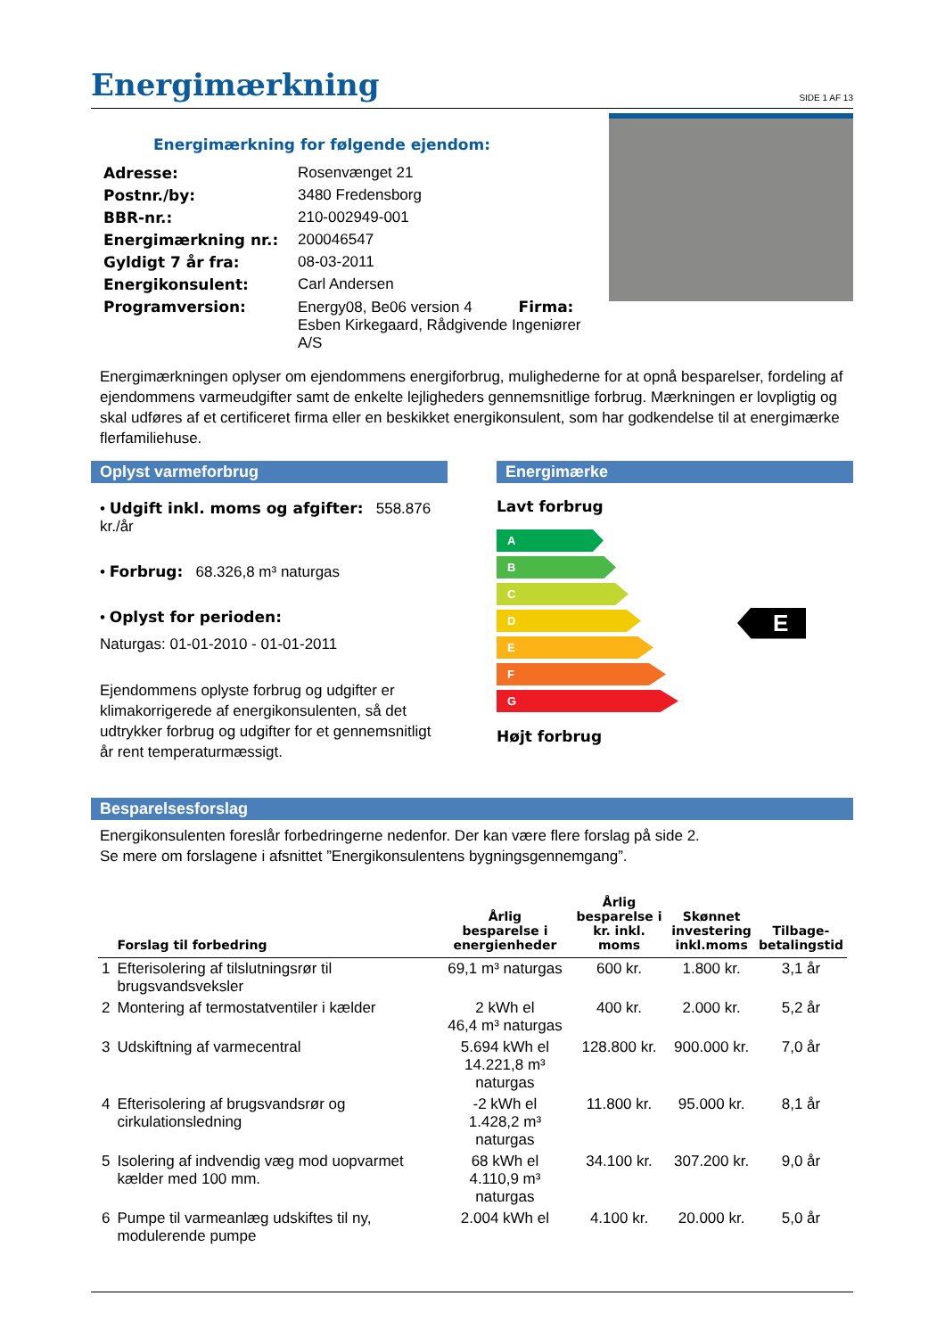Energimærkning
SIDE 1 AF 13
Energimærkning for følgende ejendom:
| Adresse: | Rosenvænget 21 |
| Postnr./by: | 3480 Fredensborg |
| BBR-nr.: | 210-002949-001 |
| Energimærkning nr.: | 200046547 |
| Gyldigt 7 år fra: | 08-03-2011 |
| Energikonsulent: | Carl Andersen |
| Programversion: | Energy08, Be06 version 4 Firma: Esben Kirkegaard, Rådgivende Ingeniører A/S |
Energimærkningen oplyser om ejendommens energiforbrug, mulighederne for at opnå besparelser, fordeling af ejendommens varmeudgifter samt de enkelte lejligheders gennemsnitlige forbrug. Mærkningen er lovpligtig og skal udføres af et certificeret firma eller en beskikket energikonsulent, som har godkendelse til at energimærke flerfamiliehuse.
Oplyst varmeforbrug
• Udgift inkl. moms og afgifter: 558.876 kr./år
• Forbrug: 68.326,8 m³ naturgas
• Oplyst for perioden:
Naturgas: 01-01-2010 - 01-01-2011
Ejendommens oplyste forbrug og udgifter er klimakorrigerede af energikonsulenten, så det udtrykker forbrug og udgifter for et gennemsnitligt år rent temperaturmæssigt.
Energimærke
Lavt forbrug
A
B
C
D
E
F
G
E
Højt forbrug
Besparelsesforslag
Energikonsulenten foreslår forbedringerne nedenfor. Der kan være flere forslag på side 2.
Se mere om forslagene i afsnittet ”Energikonsulentens bygningsgennemgang”.
| | Forslag til forbedring | Årlig besparelse i energienheder | Årlig besparelse i kr. inkl. moms | Skønnet investering inkl.moms | Tilbage- betalingstid |
| --- | --- | --- | --- | --- | --- |
| 1 | Efterisolering af tilslutningsrør til brugsvandsveksler | 69,1 m³ naturgas | 600 kr. | 1.800 kr. | 3,1 år |
| 2 | Montering af termostatventiler i kælder | 2 kWh el 46,4 m³ naturgas | 400 kr. | 2.000 kr. | 5,2 år |
| 3 | Udskiftning af varmecentral | 5.694 kWh el 14.221,8 m³ naturgas | 128.800 kr. | 900.000 kr. | 7,0 år |
| 4 | Efterisolering af brugsvandsrør og cirkulationsledning | -2 kWh el 1.428,2 m³ naturgas | 11.800 kr. | 95.000 kr. | 8,1 år |
| 5 | Isolering af indvendig væg mod uopvarmet kælder med 100 mm. | 68 kWh el 4.110,9 m³ naturgas | 34.100 kr. | 307.200 kr. | 9,0 år |
| 6 | Pumpe til varmeanlæg udskiftes til ny, modulerende pumpe | 2.004 kWh el | 4.100 kr. | 20.000 kr. | 5,0 år |